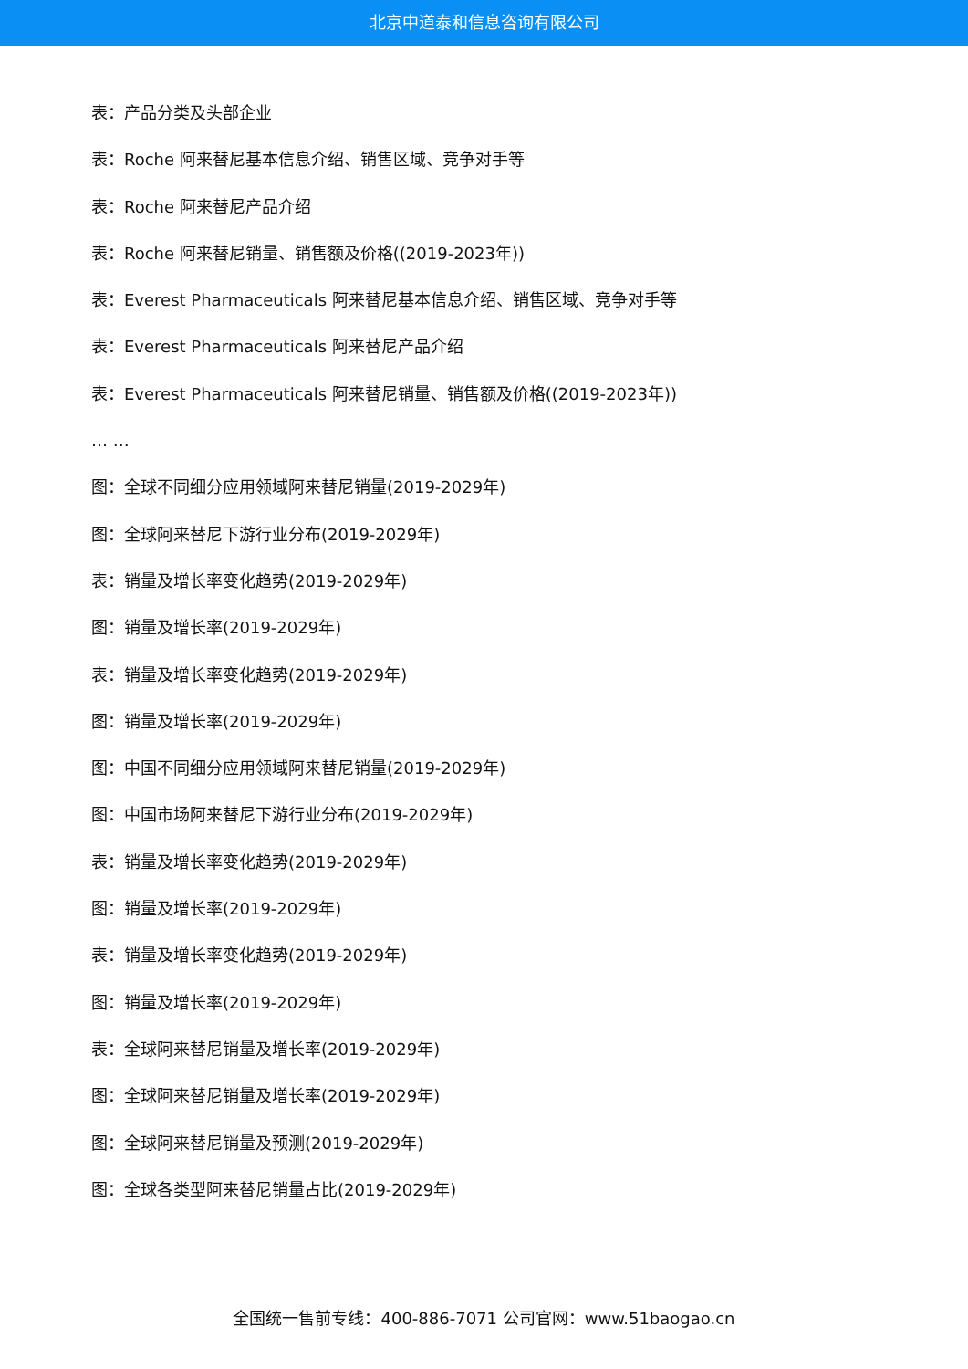北京中道泰和信息咨询有限公司
表：产品分类及头部企业
表：Roche 阿来替尼基本信息介绍、销售区域、竞争对手等
表：Roche 阿来替尼产品介绍
表：Roche 阿来替尼销量、销售额及价格((2019-2023年))
表：Everest Pharmaceuticals 阿来替尼基本信息介绍、销售区域、竞争对手等
表：Everest Pharmaceuticals 阿来替尼产品介绍
表：Everest Pharmaceuticals 阿来替尼销量、销售额及价格((2019-2023年))
… …
图：全球不同细分应用领域阿来替尼销量(2019-2029年)
图：全球阿来替尼下游行业分布(2019-2029年)
表：销量及增长率变化趋势(2019-2029年)
图：销量及增长率(2019-2029年)
表：销量及增长率变化趋势(2019-2029年)
图：销量及增长率(2019-2029年)
图：中国不同细分应用领域阿来替尼销量(2019-2029年)
图：中国市场阿来替尼下游行业分布(2019-2029年)
表：销量及增长率变化趋势(2019-2029年)
图：销量及增长率(2019-2029年)
表：销量及增长率变化趋势(2019-2029年)
图：销量及增长率(2019-2029年)
表：全球阿来替尼销量及增长率(2019-2029年)
图：全球阿来替尼销量及增长率(2019-2029年)
图：全球阿来替尼销量及预测(2019-2029年)
图：全球各类型阿来替尼销量占比(2019-2029年)
全国统一售前专线：400-886-7071 公司官网：www.51baogao.cn